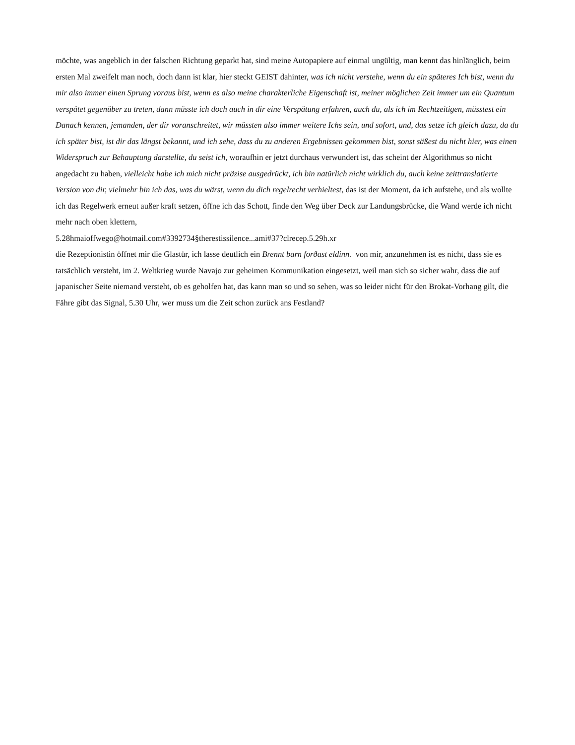möchte, was angeblich in der falschen Richtung geparkt hat, sind meine Autopapiere auf einmal ungültig, man kennt das hinlänglich, beim ersten Mal zweifelt man noch, doch dann ist klar, hier steckt GEIST dahinter, was ich nicht verstehe, wenn du ein späteres Ich bist, wenn du mir also immer einen Sprung voraus bist, wenn es also meine charakterliche Eigenschaft ist, meiner möglichen Zeit immer um ein Quantum verspätet gegenüber zu treten, dann müsste ich doch auch in dir eine Verspätung erfahren, auch du, als ich im Rechtzeitigen, müsstest ein Danach kennen, jemanden, der dir voranschreitet, wir müssten also immer weitere Ichs sein, und sofort, und, das setze ich gleich dazu, da du ich später bist, ist dir das längst bekannt, und ich sehe, dass du zu anderen Ergebnissen gekommen bist, sonst säßest du nicht hier, was einen Widerspruch zur Behauptung darstellte, du seist ich, woraufhin er jetzt durchaus verwundert ist, das scheint der Algorithmus so nicht angedacht zu haben, vielleicht habe ich mich nicht präzise ausgedrückt, ich bin natürlich nicht wirklich du, auch keine zeittranslatierte Version von dir, vielmehr bin ich das, was du wärst, wenn du dich regelrecht verhieltest, das ist der Moment, da ich aufstehe, und als wollte ich das Regelwerk erneut außer kraft setzen, öffne ich das Schott, finde den Weg über Deck zur Landungsbrücke, die Wand werde ich nicht mehr nach oben klettern,
5.28hmaioffwego@hotmail.com#3392734§therestissilence...ami#37?clrecep.5.29h.xr
die Rezeptionistin öffnet mir die Glastür, ich lasse deutlich ein Brennt barn forðast eldinn. von mir, anzunehmen ist es nicht, dass sie es tatsächlich versteht, im 2. Weltkrieg wurde Navajo zur geheimen Kommunikation eingesetzt, weil man sich so sicher wahr, dass die auf japanischer Seite niemand versteht, ob es geholfen hat, das kann man so und so sehen, was so leider nicht für den Brokat-Vorhang gilt, die Fähre gibt das Signal, 5.30 Uhr, wer muss um die Zeit schon zurück ans Festland?